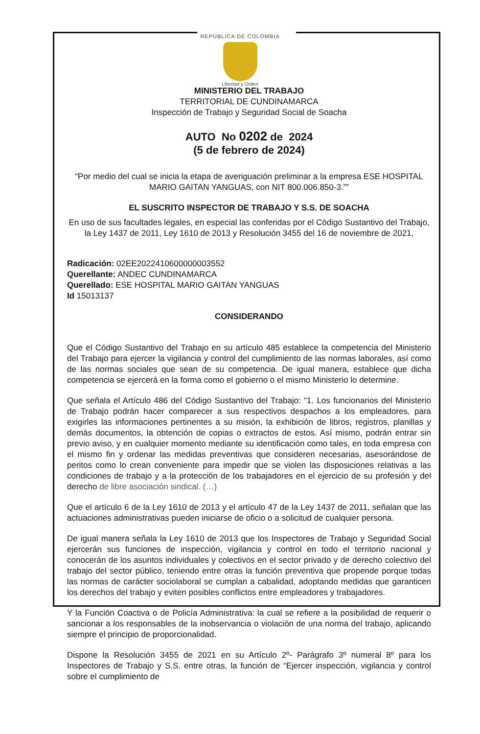REPÚBLICA DE COLOMBIA
Libertad y Orden
MINISTERIO DEL TRABAJO
TERRITORIAL DE CUNDINAMARCA
Inspección de Trabajo y Seguridad Social de Soacha
AUTO No 0202 de 2024
(5 de febrero de 2024)
“Por medio del cual se inicia la etapa de averiguación preliminar a la empresa ESE HOSPITAL MARIO GAITAN YANGUAS, con NIT 800.006.850-3.””
EL SUSCRITO INSPECTOR DE TRABAJO Y S.S. DE SOACHA
En uso de sus facultades legales, en especial las conferidas por el Código Sustantivo del Trabajo, la Ley 1437 de 2011, Ley 1610 de 2013 y Resolución 3455 del 16 de noviembre de 2021,
Radicación: 02EE2022410600000003552
Querellante: ANDEC CUNDINAMARCA
Querellado: ESE HOSPITAL MARIO GAITAN YANGUAS
Id 15013137
CONSIDERANDO
Que el Código Sustantivo del Trabajo en su artículo 485 establece la competencia del Ministerio del Trabajo para ejercer la vigilancia y control del cumplimiento de las normas laborales, así como de las normas sociales que sean de su competencia. De igual manera, establece que dicha competencia se ejercerá en la forma como el gobierno o el mismo Ministerio lo determine.
Que señala el Artículo 486 del Código Sustantivo del Trabajo: “1. Los funcionarios del Ministerio de Trabajo podrán hacer comparecer a sus respectivos despachos a los empleadores, para exigirles las informaciones pertinentes a su misión, la exhibición de libros, registros, planillas y demás documentos, la obtención de copias o extractos de estos. Así mismo, podrán entrar sin previo aviso, y en cualquier momento mediante su identificación como tales, en toda empresa con el mismo fin y ordenar las medidas preventivas que consideren necesarias, asesorándose de peritos como lo crean conveniente para impedir que se violen las disposiciones relativas a las condiciones de trabajo y a la protección de los trabajadores en el ejercicio de su profesión y del derecho de libre asociación sindical. (…)
Que el artículo 6 de la Ley 1610 de 2013 y el artículo 47 de la Ley 1437 de 2011, señalan que las actuaciones administrativas pueden iniciarse de oficio o a solicitud de cualquier persona.
De igual manera señala la Ley 1610 de 2013 que los Inspectores de Trabajo y Seguridad Social ejercerán sus funciones de inspección, vigilancia y control en todo el territorio nacional y conocerán de los asuntos individuales y colectivos en el sector privado y de derecho colectivo del trabajo del sector público, teniendo entre otras la función preventiva que propende porque todas las normas de carácter sociolaboral se cumplan a cabalidad, adoptando medidas que garanticen los derechos del trabajo y eviten posibles conflictos entre empleadores y trabajadores.
Y la Función Coactiva o de Policía Administrativa: la cual se refiere a la posibilidad de requerir o sancionar a los responsables de la inobservancia o violación de una norma del trabajo, aplicando siempre el principio de proporcionalidad.
Dispone la Resolución 3455 de 2021 en su Artículo 2º- Parágrafo 3º numeral 8º para los Inspectores de Trabajo y S.S. entre otras, la función de “Ejercer inspección, vigilancia y control sobre el cumplimiento de